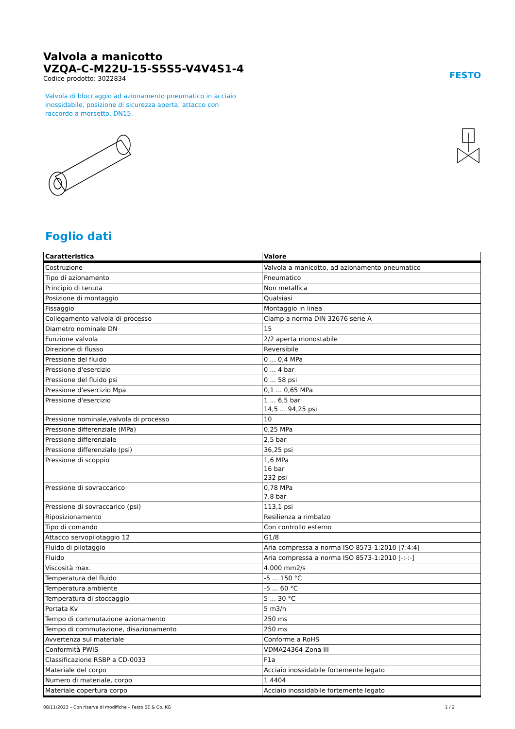Valvola a manicotto
VZQA-C-M22U-15-S5S5-V4V4S1-4
Codice prodotto: 3022834
FESTO
Valvola di bloccaggio ad azionamento pneumatico in acciaio inossidabile, posizione di sicurezza aperta, attacco con raccordo a morsetto, DN15.
Foglio dati
| Caratteristica | Valore |
| --- | --- |
| Costruzione | Valvola a manicotto, ad azionamento pneumatico |
| Tipo di azionamento | Pneumatico |
| Principio di tenuta | Non metallica |
| Posizione di montaggio | Qualsiasi |
| Fissaggio | Montaggio in linea |
| Collegamento valvola di processo | Clamp a norma DIN 32676 serie A |
| Diametro nominale DN | 15 |
| Funzione valvola | 2/2 aperta monostabile |
| Direzione di flusso | Reversibile |
| Pressione del fluido | 0 ... 0,4 MPa |
| Pressione d'esercizio | 0 ... 4 bar |
| Pressione del fluido psi | 0 ... 58 psi |
| Pressione d'esercizio Mpa | 0,1 ... 0,65 MPa |
| Pressione d'esercizio | 1 ... 6,5 bar 14,5 ... 94,25 psi |
| Pressione nominale,valvola di processo | 10 |
| Pressione differenziale (MPa) | 0,25 MPa |
| Pressione differenziale | 2,5 bar |
| Pressione differenziale (psi) | 36,25 psi |
| Pressione di scoppio | 1,6 MPa 16 bar 232 psi |
| Pressione di sovraccarico | 0,78 MPa 7,8 bar |
| Pressione di sovraccarico (psi) | 113,1 psi |
| Riposizionamento | Resilienza a rimbalzo |
| Tipo di comando | Con controllo esterno |
| Attacco servopilotaggio 12 | G1/8 |
| Fluido di pilotaggio | Aria compressa a norma ISO 8573-1:2010 [7:4:4] |
| Fluido | Aria compressa a norma ISO 8573-1:2010 [-:-:-] |
| Viscosità max. | 4.000 mm2/s |
| Temperatura del fluido | -5 ... 150 °C |
| Temperatura ambiente | -5 ... 60 °C |
| Temperatura di stoccaggio | 5 ... 30 °C |
| Portata Kv | 5 m3/h |
| Tempo di commutazione azionamento | 250 ms |
| Tempo di commutazione, disazionamento | 250 ms |
| Avvertenza sul materiale | Conforme a RoHS |
| Conformità PWIS | VDMA24364-Zona III |
| Classificazione RSBP a CD-0033 | F1a |
| Materiale del corpo | Acciaio inossidabile fortemente legato |
| Numero di materiale, corpo | 1.4404 |
| Materiale copertura corpo | Acciaio inossidabile fortemente legato |
08/11/2023 – Con riserva di modifiche – Festo SE & Co. KG 1 / 2